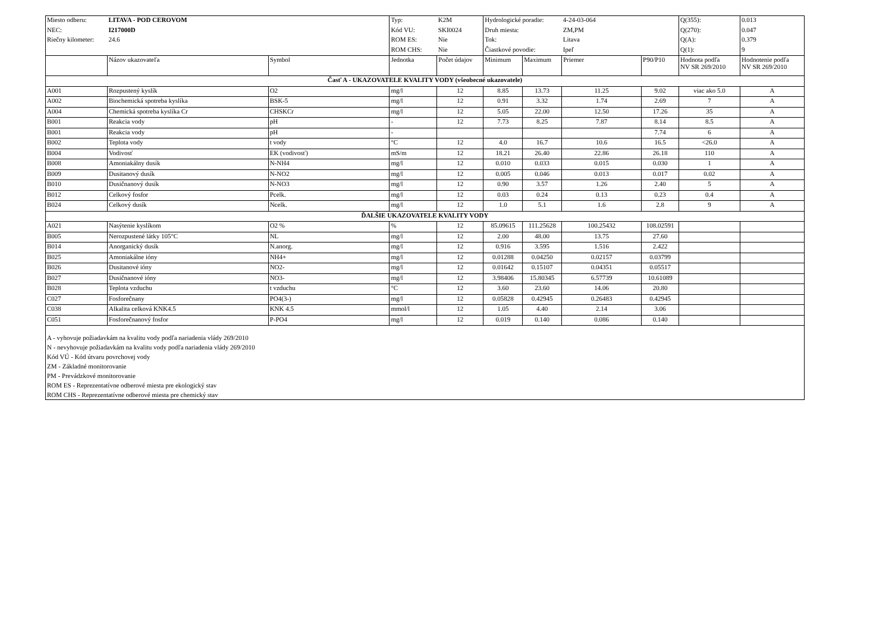| Miesto odberu: | LITAVA - POD CEROVOM | | Typ: | K2M | Hydrologické poradie: | | 4-24-03-064 | | Q(355): | 0.013 |
| NEC: | I217000D | | Kód VU: | SKI0024 | Druh miesta: | | ZM,PM | | Q(270): | 0.047 |
| Riečny kilometer: | 24.6 | | ROM ES: | Nie | Tok: | | Litava | | Q(A): | 0.379 |
| | | | ROM CHS: | Nie | Čiastkové povodie: | | Ipeľ | | Q(1): | 9 |
| | Názov ukazovateľa | Symbol | Jednotka | Počet údajov | Minimum | Maximum | Priemer | P90/P10 | Hodnota podľa NV SR 269/2010 | Hodnotenie podľa NV SR 269/2010 |
| Časť A - UKAZOVATELE KVALITY VODY (všeobecné ukazovatele) | | | | | | | | | | |
| A001 | Rozpustený kyslík | O2 | mg/l | 12 | 8.85 | 13.73 | 11.25 | 9.02 | viac ako 5.0 | A |
| A002 | Biochemická spotreba kyslíka | BSK-5 | mg/l | 12 | 0.91 | 3.32 | 1.74 | 2.69 | 7 | A |
| A004 | Chemická spotreba kyslíka Cr | CHSKCr | mg/l | 12 | 5.05 | 22.00 | 12.50 | 17.26 | 35 | A |
| B001 | Reakcia vody | pH | - | 12 | 7.73 | 8.25 | 7.87 | 8.14 | 8.5 | A |
| B001 | Reakcia vody | pH | - | | | | | 7.74 | 6 | A |
| B002 | Teplota vody | t vody | °C | 12 | 4.0 | 16.7 | 10.6 | 16.5 | <26.0 | A |
| B004 | Vodivosť | EK (vodivosť) | mS/m | 12 | 18.21 | 26.40 | 22.86 | 26.18 | 110 | A |
| B008 | Amoniakálny dusík | N-NH4 | mg/l | 12 | 0.010 | 0.033 | 0.015 | 0.030 | 1 | A |
| B009 | Dusitanový dusík | N-NO2 | mg/l | 12 | 0.005 | 0.046 | 0.013 | 0.017 | 0.02 | A |
| B010 | Dusičnanový dusík | N-NO3 | mg/l | 12 | 0.90 | 3.57 | 1.26 | 2.40 | 5 | A |
| B012 | Celkový fosfor | Pcelk. | mg/l | 12 | 0.03 | 0.24 | 0.13 | 0.23 | 0.4 | A |
| B024 | Celkový dusík | Ncelk. | mg/l | 12 | 1.0 | 5.1 | 1.6 | 2.8 | 9 | A |
| ĎALŠIE UKAZOVATELE KVALITY VODY | | | | | | | | | | |
| A021 | Nasýtenie kyslíkom | O2 % | % | 12 | 85.09615 | 111.25628 | 100.25432 | 108.02591 | | |
| B005 | Nerozpustené látky 105°C | NL | mg/l | 12 | 2.00 | 48.00 | 13.75 | 27.60 | | |
| B014 | Anorganický dusík | N.anorg. | mg/l | 12 | 0.916 | 3.595 | 1.516 | 2.422 | | |
| B025 | Amoniakálne ióny | NH4+ | mg/l | 12 | 0.01288 | 0.04250 | 0.02157 | 0.03799 | | |
| B026 | Dusitanové ióny | NO2- | mg/l | 12 | 0.01642 | 0.15107 | 0.04351 | 0.05517 | | |
| B027 | Dusičnanové ióny | NO3- | mg/l | 12 | 3.98406 | 15.80345 | 6.57739 | 10.61089 | | |
| B028 | Teplota vzduchu | t vzduchu | °C | 12 | 3.60 | 23.60 | 14.06 | 20.80 | | |
| C027 | Fosforečnany | PO4(3-) | mg/l | 12 | 0.05828 | 0.42945 | 0.26483 | 0.42945 | | |
| C038 | Alkalita celková KNK4.5 | KNK 4.5 | mmol/l | 12 | 1.05 | 4.40 | 2.14 | 3.06 | | |
| C051 | Fosforečnanový fosfor | P-PO4 | mg/l | 12 | 0.019 | 0.140 | 0.086 | 0.140 | | |
| A - vyhovuje požiadavkám na kvalitu vody podľa nariadenia vlády 269/2010 N - nevyhovuje požiadavkám na kvalitu vody podľa nariadenia vlády 269/2010 Kód VÚ - Kód útvaru povrchovej vody ZM - Základné monitorovanie PM - Prevádzkové monitorovanie ROM ES - Reprezentatívne odberové miesta pre ekologický stav ROM CHS - Reprezentatívne odberové miesta pre chemický stav | | | | | | | | | | |